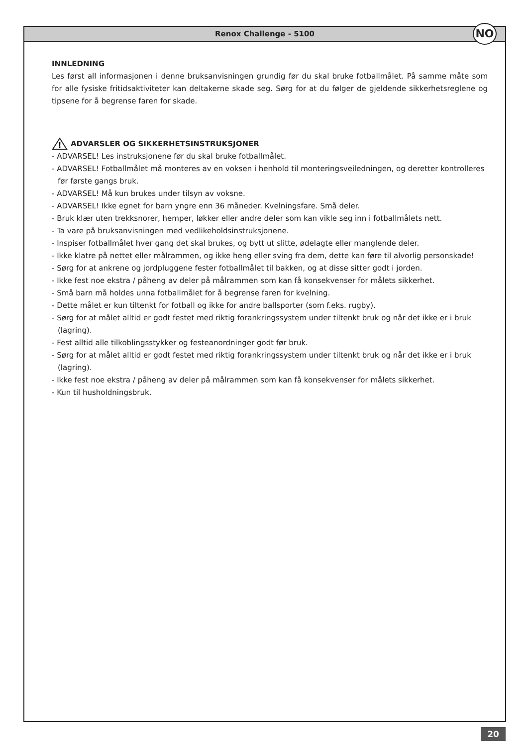Renox Challenge - 5100 NO
INNLEDNING
Les først all informasjonen i denne bruksanvisningen grundig før du skal bruke fotballmålet. På samme måte som for alle fysiske fritidsaktiviteter kan deltakerne skade seg. Sørg for at du følger de gjeldende sikkerhetsreglene og tipsene for å begrense faren for skade.
!
ADVARSLER OG SIKKERHETSINSTRUKSJONER
- ADVARSEL! Les instruksjonene før du skal bruke fotballmålet.
- ADVARSEL! Fotballmålet må monteres av en voksen i henhold til monteringsveiledningen, og deretter kontrolleres før første gangs bruk.
- ADVARSEL! Må kun brukes under tilsyn av voksne.
- ADVARSEL! Ikke egnet for barn yngre enn 36 måneder. Kvelningsfare. Små deler.
- Bruk klær uten trekksnorer, hemper, løkker eller andre deler som kan vikle seg inn i fotballmålets nett.
- Ta vare på bruksanvisningen med vedlikeholdsinstruksjonene.
- Inspiser fotballmålet hver gang det skal brukes, og bytt ut slitte, ødelagte eller manglende deler.
- Ikke klatre på nettet eller målrammen, og ikke heng eller sving fra dem, dette kan føre til alvorlig personskade!
- Sørg for at ankrene og jordpluggene fester fotballmålet til bakken, og at disse sitter godt i jorden.
- Ikke fest noe ekstra / påheng av deler på målrammen som kan få konsekvenser for målets sikkerhet.
- Små barn må holdes unna fotballmålet for å begrense faren for kvelning.
- Dette målet er kun tiltenkt for fotball og ikke for andre ballsporter (som f.eks. rugby).
- Sørg for at målet alltid er godt festet med riktig forankringssystem under tiltenkt bruk og når det ikke er i bruk (lagring).
- Fest alltid alle tilkoblingsstykker og festeanordninger godt før bruk.
- Sørg for at målet alltid er godt festet med riktig forankringssystem under tiltenkt bruk og når det ikke er i bruk (lagring).
- Ikke fest noe ekstra / påheng av deler på målrammen som kan få konsekvenser for målets sikkerhet.
- Kun til husholdningsbruk.
20